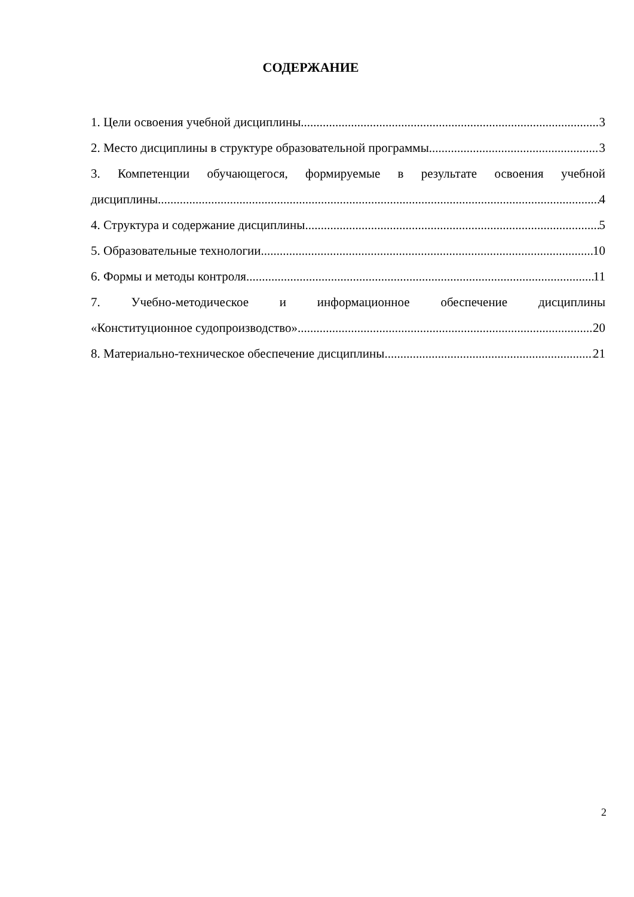СОДЕРЖАНИЕ
1. Цели освоения учебной дисциплины 3
2. Место дисциплины в структуре образовательной программы 3
3. Компетенции обучающегося, формируемые в результате освоения учебной
дисциплины 4
4. Структура и содержание дисциплины 5
5. Образовательные технологии 10
6. Формы и методы контроля 11
7. Учебно-методическое и информационное обеспечение дисциплины
«Конституционное судопроизводство» 20
8. Материально-техническое обеспечение дисциплины 21
2